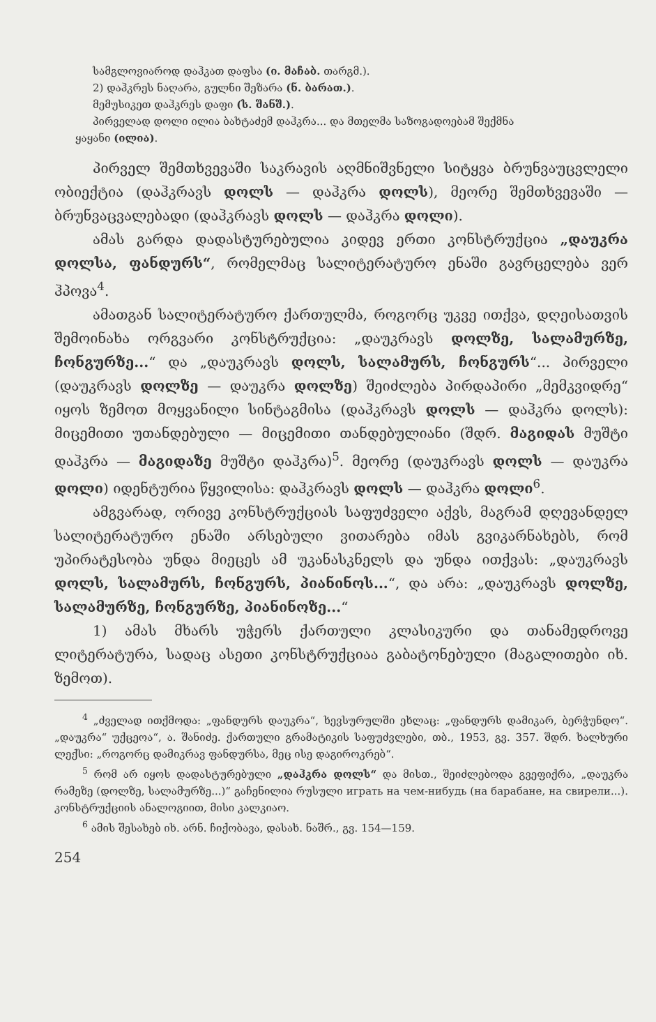სამგლოვიაროდ დაჰკათ დაფსა (ი. მაჩაბ. თარგმ.).
2) დაჰკრეს ნაღარა, გულნი შეზარა (ნ. ბარათ.).
მემუსიკეთ დაჰკრეს დაფი (ს. შანშ.).
პირველად დოლი ილია ბახტაძემ დაჰკრა... და მთელმა საზოგადოებამ შექმნა
ყაყანი (ილია).
პირველ შემთხვევაში საკრავის აღმნიშვნელი სიტყვა ბრუნვაუცვლელი ობიექტია (დაჰკრავს დოლს — დაჰკრა დოლს), მეორე შემთხვევაში — ბრუნვაცვალებადი (დაჰკრავს დოლს — დაჰკრა დოლი).
ამას გარდა დადასტურებულია კიდევ ერთი კონსტრუქცია „დაუკრა დოლსა, ფანდურს“, რომელმაც სალიტერატურო ენაში გავრცელება ვერ ჰპოვა<sup>4</sup>.
ამათგან სალიტერატურო ქართულმა, როგორც უკვე ითქვა, დღეისათვის შემოინახა ორგვარი კონსტრუქცია: „დაუკრავს დოლზე, სალამურზე, ჩონგურზე...“ და „დაუკრავს დოლს, სალამურს, ჩონგურს“... პირველი (დაუკრავს დოლზე — დაუკრა დოლზე) შეიძლება პირდაპირი „მემკვიდრე“ იყოს ზემოთ მოყვანილი სინტაგმისა (დაჰკრავს დოლს — დაჰკრა დოლს): მიცემითი უთანდებული — მიცემითი თანდებულიანი (შდრ. მაგიდას მუშტი დაჰკრა — მაგიდაზე მუშტი დაჰკრა)<sup>5</sup>. მეორე (დაუკრავს დოლს — დაუკრა დოლი) იდენტურია წყვილისა: დაჰკრავს დოლს — დაჰკრა დოლი<sup>6</sup>.
ამგვარად, ორივე კონსტრუქციას საფუძველი აქვს, მაგრამ დღევანდელ სალიტერატურო ენაში არსებული ვითარება იმას გვიკარნახებს, რომ უპირატესობა უნდა მიეცეს ამ უკანასკნელს და უნდა ითქვას: „დაუკრავს დოლს, სალამურს, ჩონგურს, პიანინოს...“, და არა: „დაუკრავს დოლზე, სალამურზე, ჩონგურზე, პიანინოზე...“
1) ამას მხარს უჭერს ქართული კლასიკური და თანამედროვე ლიტერატურა, სადაც ასეთი კონსტრუქციაა გაბატონებული (მაგალითები იხ. ზემოთ).
<sup>4</sup> „ძველად ითქმოდა: „ფანდურს დაუკრა“, ხევსურულში ეხლაც: „ფანდურს დამიკარ, ბერჭუნდო“. „დაუკრა“ უქცეოა“, ა. შანიძე. ქართული გრამატიკის საფუძვლები, თბ., 1953, გვ. 357. შდრ. ხალხური ლექსი: „როგორც დამიკრავ ფანდურსა, მეც ისე დაგიროკრებ“.
<sup>5</sup> რომ არ იყოს დადასტურებული „დაჰკრა დოლს“ და მისთ., შეიძლებოდა გვეფიქრა, „დაუკრა რამეზე (დოლზე, სალამურზე...)“ გაჩენილია რუსული играть на чем-нибудь (на барабане, на свирели...). კონსტრუქციის ანალოგიით, მისი კალკიაო.
<sup>6</sup> ამის შესახებ იხ. არნ. ჩიქობავა, დასახ. ნაშრ., გვ. 154—159.
254